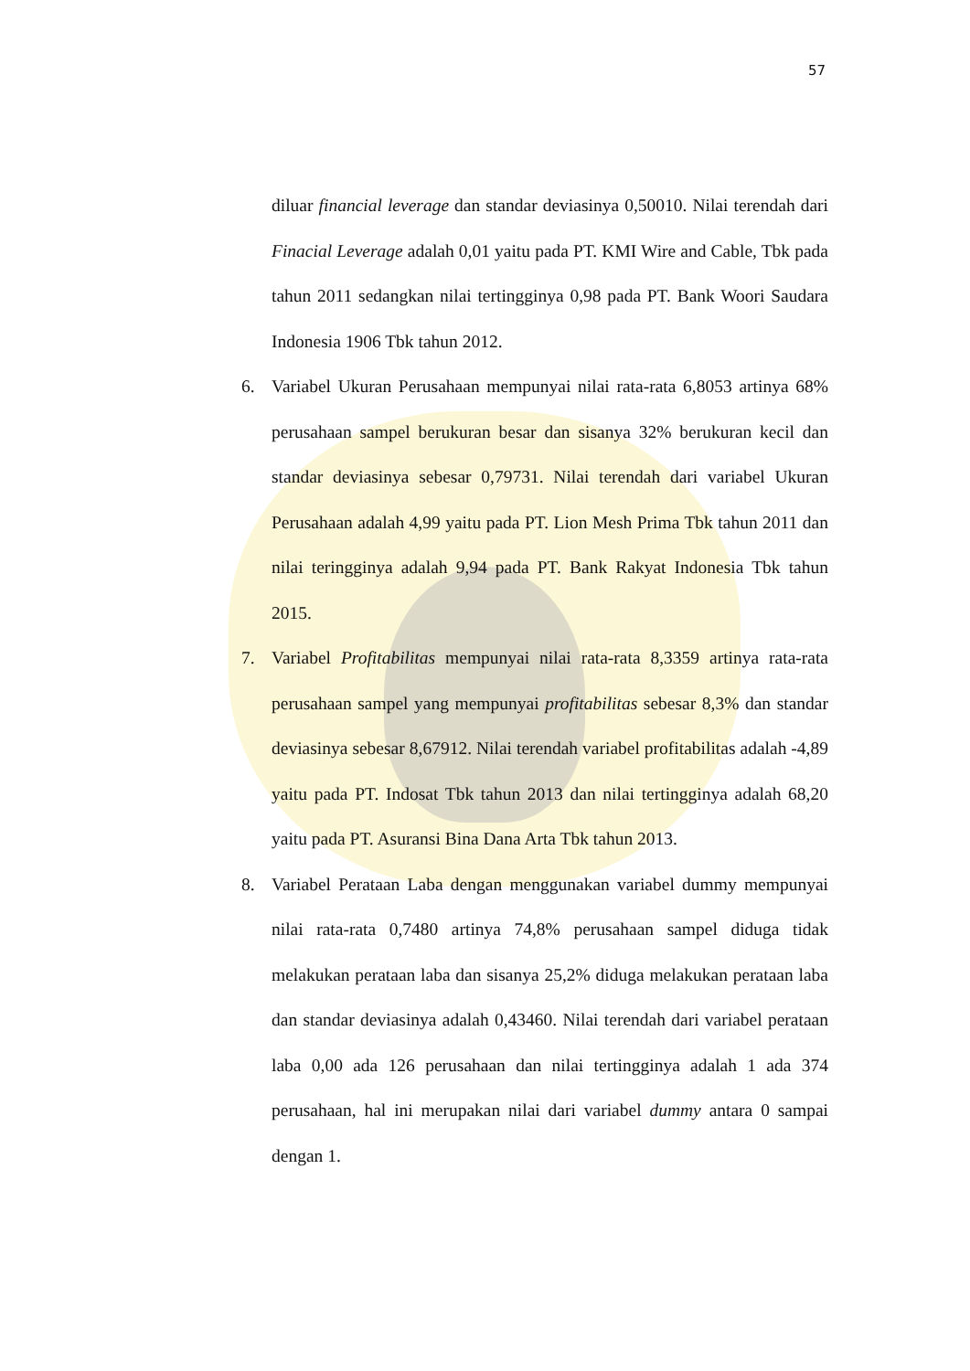57
diluar financial leverage dan standar deviasinya 0,50010. Nilai terendah dari Finacial Leverage adalah 0,01 yaitu pada PT. KMI Wire and Cable, Tbk pada tahun 2011 sedangkan nilai tertingginya 0,98 pada PT. Bank Woori Saudara Indonesia 1906 Tbk tahun 2012.
6. Variabel Ukuran Perusahaan mempunyai nilai rata-rata 6,8053 artinya 68% perusahaan sampel berukuran besar dan sisanya 32% berukuran kecil dan standar deviasinya sebesar 0,79731. Nilai terendah dari variabel Ukuran Perusahaan adalah 4,99 yaitu pada PT. Lion Mesh Prima Tbk tahun 2011 dan nilai teringginya adalah 9,94 pada PT. Bank Rakyat Indonesia Tbk tahun 2015.
7. Variabel Profitabilitas mempunyai nilai rata-rata 8,3359 artinya rata-rata perusahaan sampel yang mempunyai profitabilitas sebesar 8,3% dan standar deviasinya sebesar 8,67912. Nilai terendah variabel profitabilitas adalah -4,89 yaitu pada PT. Indosat Tbk tahun 2013 dan nilai tertingginya adalah 68,20 yaitu pada PT. Asuransi Bina Dana Arta Tbk tahun 2013.
8. Variabel Perataan Laba dengan menggunakan variabel dummy mempunyai nilai rata-rata 0,7480 artinya 74,8% perusahaan sampel diduga tidak melakukan perataan laba dan sisanya 25,2% diduga melakukan perataan laba dan standar deviasinya adalah 0,43460. Nilai terendah dari variabel perataan laba 0,00 ada 126 perusahaan dan nilai tertingginya adalah 1 ada 374 perusahaan, hal ini merupakan nilai dari variabel dummy antara 0 sampai dengan 1.